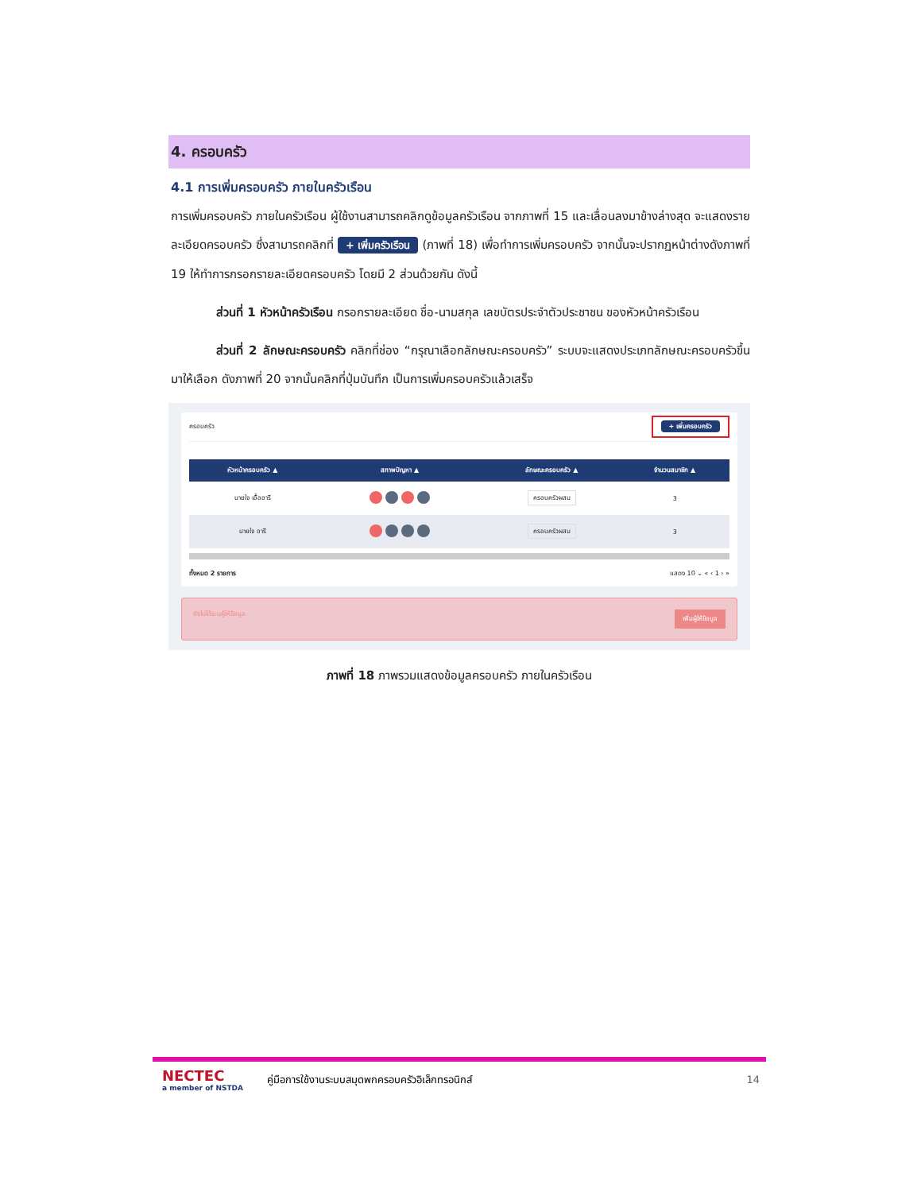4. ครอบครัว
4.1 การเพิ่มครอบครัว ภายในครัวเรือน
การเพิ่มครอบครัว ภายในครัวเรือน ผู้ใช้งานสามารถคลิกดูข้อมูลครัวเรือน จากภาพที่ 15 และเลื่อนลงมาข้างล่างสุด จะแสดงรายละเอียดครอบครัว ซึ่งสามารถคลิกที่ + เพิ่มครัวเรือน (ภาพที่ 18) เพื่อทำการเพิ่มครอบครัว จากนั้นจะปรากฏหน้าต่างดังภาพที่ 19 ให้ทำการกรอกรายละเอียดครอบครัว โดยมี 2 ส่วนด้วยกัน ดังนี้
ส่วนที่ 1 หัวหน้าครัวเรือน กรอกรายละเอียด ชื่อ-นามสกุล เลขบัตรประจำตัวประชาชน ของหัวหน้าครัวเรือน
ส่วนที่ 2 ลักษณะครอบครัว คลิกที่ช่อง “กรุณาเลือกลักษณะครอบครัว” ระบบจะแสดงประเภทลักษณะครอบครัวขึ้นมาให้เลือก ดังภาพที่ 20 จากนั้นคลิกที่ปุ่มบันทึก เป็นการเพิ่มครอบครัวแล้วเสร็จ
ครอบครัว + เพิ่มครอบครัว
| หัวหน้าครอบครัว ▲ | สภาพปัญหา ▲ | ลักษณะครอบครัว ▲ | จำนวนสมาชิก ▲ |
| --- | --- | --- | --- |
| นายใจ เอื้ออารี | | ครอบครัวผสม | 3 |
| นายใจ อารี | | ครอบครัวผสม | 3 |
ทั้งหมด 2 รายการ แสดง 10 ⌄ « ‹ 1 › »
ยังไม่ได้ระบุผู้ให้ข้อมูล เพิ่มผู้ให้ข้อมูล
ภาพที่ 18 ภาพรวมแสดงข้อมูลครอบครัว ภายในครัวเรือน
NECTEC
a member of NSTDA
คู่มือการใช้งานระบบสมุดพกครอบครัวอิเล็กทรอนิกส์
14